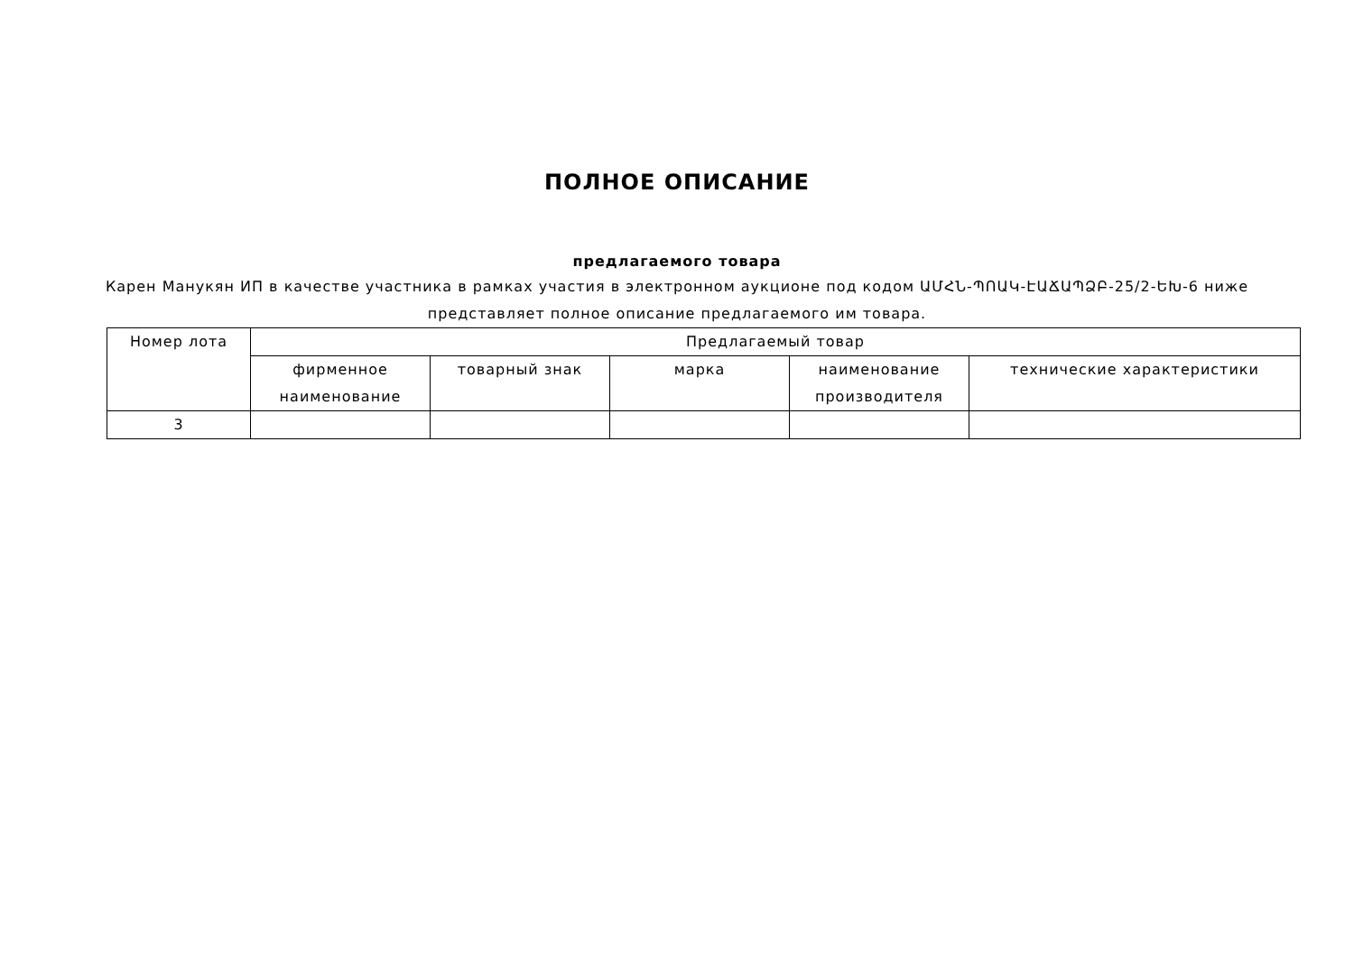ПОЛНОЕ ОПИСАНИЕ
предлагаемого товара
Карен Манукян ИП в качестве участника в рамках участия в электронном аукционе под кодом ԱՄՀՆ-ՊՈԱԿ-ԷԱՃԱՊՁԲ-25/2-ԵԽ-6 ниже представляет полное описание предлагаемого им товара.
| Номер лота | Предлагаемый товар | | | | |
| --- | --- | --- | --- | --- | --- |
| | фирменное наименование | товарный знак | марка | наименование производителя | технические характеристики |
| 3 | | | | | |